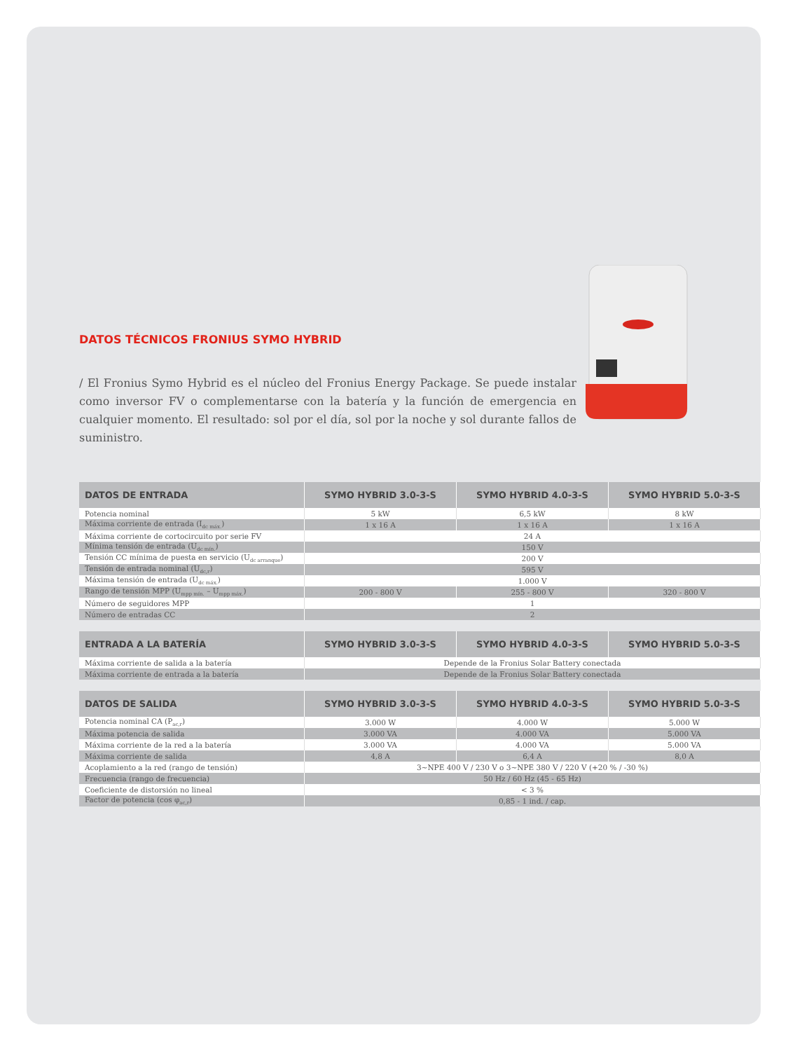DATOS TÉCNICOS FRONIUS SYMO HYBRID
/ El Fronius Symo Hybrid es el núcleo del Fronius Energy Package. Se puede instalar como inversor FV o complementarse con la batería y la función de emergencia en cualquier momento. El resultado: sol por el día, sol por la noche y sol durante fallos de suministro.
| DATOS DE ENTRADA | SYMO HYBRID 3.0-3-S | SYMO HYBRID 4.0-3-S | SYMO HYBRID 5.0-3-S |
| --- | --- | --- | --- |
| Potencia nominal | 5 kW | 6,5 kW | 8 kW |
| Máxima corriente de entrada (I<sub>dc máx.</sub>) | 1 x 16 A | 1 x 16 A | 1 x 16 A |
| Máxima corriente de cortocircuito por serie FV | 24 A | | |
| Mínima tensión de entrada (U<sub>dc mín.</sub>) | 150 V | | |
| Tensión CC mínima de puesta en servicio (U<sub>dc arranque</sub>) | 200 V | | |
| Tensión de entrada nominal (U<sub>dc,r</sub>) | 595 V | | |
| Máxima tensión de entrada (U<sub>dc máx.</sub>) | 1.000 V | | |
| Rango de tensión MPP (U<sub>mpp mín.</sub> – U<sub>mpp máx.</sub>) | 200 - 800 V | 255 - 800 V | 320 - 800 V |
| Número de seguidores MPP | 1 | | |
| Número de entradas CC | 2 | | |
| ENTRADA A LA BATERÍA | SYMO HYBRID 3.0-3-S | SYMO HYBRID 4.0-3-S | SYMO HYBRID 5.0-3-S |
| --- | --- | --- | --- |
| Máxima corriente de salida a la batería | Depende de la Fronius Solar Battery conectada | | |
| Máxima corriente de entrada a la batería | Depende de la Fronius Solar Battery conectada | | |
| DATOS DE SALIDA | SYMO HYBRID 3.0-3-S | SYMO HYBRID 4.0-3-S | SYMO HYBRID 5.0-3-S |
| --- | --- | --- | --- |
| Potencia nominal CA (P<sub>ac,r</sub>) | 3.000 W | 4.000 W | 5.000 W |
| Máxima potencia de salida | 3.000 VA | 4.000 VA | 5.000 VA |
| Máxima corriente de la red a la batería | 3.000 VA | 4.000 VA | 5.000 VA |
| Máxima corriente de salida | 4,8 A | 6,4 A | 8,0 A |
| Acoplamiento a la red (rango de tensión) | 3~NPE 400 V / 230 V o 3~NPE 380 V / 220 V (+20 % / -30 %) | | |
| Frecuencia (rango de frecuencia) | 50 Hz / 60 Hz (45 - 65 Hz) | | |
| Coeficiente de distorsión no lineal | < 3 % | | |
| Factor de potencia (cos φ<sub>ac,r</sub>) | 0,85 - 1 ind. / cap. | | |